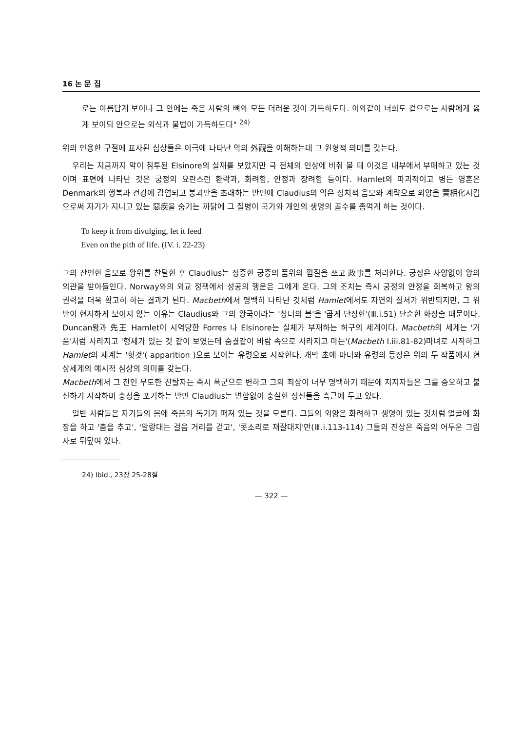16 논 문 집
로는 아름답게 보이나 그 안에는 죽은 사람의 뼈와 모든 더러운 것이 가득하도다. 이와같이 너희도 겉으로는 사람에게 옳게 보이되 안으로는 외식과 불법이 가득하도다" <sup>24)</sup>
위의 인용한 구절에 표사된 심상들은 이극에 나타난 악의 外觀을 이해하는데 그 원형적 의미를 갖는다.
우리는 지금까지 악이 침투된 Elsinore의 실재를 보았지만 극 전체의 인상에 비춰 볼 때 이것은 내부에서 부패하고 있는 것이며 표면에 나타난 것은 궁정의 요란스런 환락과, 화려함, 안정과 장려함 등이다. Hamlet의 파괴적이고 병든 영혼은 Denmark의 행복과 건강에 감염되고 붕괴만을 초래하는 반면에 Claudius의 악은 정치적 음모와 계략으로 외양을 實相化시킴으로써 자기가 지니고 있는 惡疾을 숨기는 까닭에 그 질병이 국가와 개인의 생명의 골수를 좀먹게 하는 것이다.
To keep it from divulging, let it feed
Even on the pith of life. (IV. i. 22-23)
그의 잔인한 음모로 왕위를 찬탈한 후 Claudius는 정중한 궁중의 품위의 껍질을 쓰고 政事를 처리한다. 궁정은 사양없이 왕의 외관을 받아들인다. Norway와의 외교 정책에서 성공의 행운은 그에게 온다. 그의 조치는 즉시 궁정의 안정을 회복하고 왕의 권력을 더욱 확고히 하는 결과가 된다. Macbeth에서 명백히 나타난 것처럼 Hamlet에서도 자연의 질서가 위반되지만, 그 위반이 현저하게 보이지 않는 이유는 Claudius와 그의 왕국이라는 '창녀의 볼'을 '곱게 단장한'(Ⅲ.i.51) 단순한 화장술 때문이다. Duncan왕과 先王 Hamlet이 시역당한 Forres 나 Elsinore는 실체가 부재하는 허구의 세계이다. Macbeth의 세계는 '거품'처럼 사라지고 '형체가 있는 것 같이 보였는데 숨결같이 바람 속으로 사라지고 마는'(Macbeth I.iii.81-82)마녀로 시작하고 Hamlet의 세계는 '헛것'( apparition )으로 보이는 유령으로 시작한다. 개막 초에 마녀와 유령의 등장은 위의 두 작품에서 현상세계의 예시적 심상의 의미를 갖는다.
Macbeth에서 그 잔인 무도한 찬탈자는 즉시 폭군으로 변하고 그의 죄상이 너무 명백하기 때문에 지지자들은 그를 증오하고 불신하기 시작하며 충성을 포기하는 반면 Claudius는 변함없이 충실한 정신들을 측근에 두고 있다.
일반 사람들은 자기들의 몸에 죽음의 독기가 퍼져 있는 것을 모른다. 그들의 외양은 화려하고 생명이 있는 것처럼 얼굴에 화장을 하고 '춤을 추고', '알랑대는 걸음 거리를 걷고', '콧소리로 재잘대지'만(Ⅲ.i.113-114) 그들의 진상은 죽음의 어두운 그림자로 뒤덮여 있다.
24) Ibid., 23장 25-28절
— 322 —